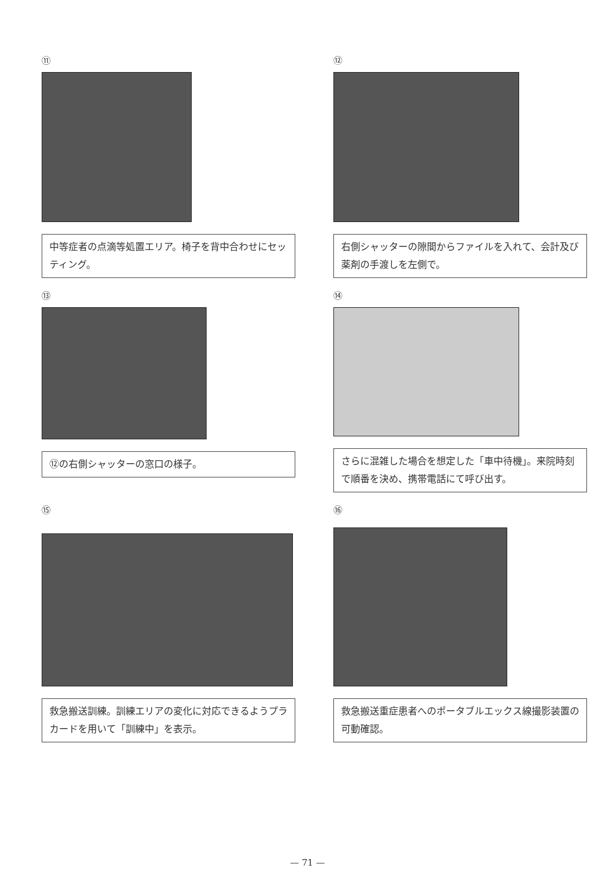⑪
中等症者の点滴等処置エリア。椅子を背中合わせにセッティング。
⑫
右側シャッターの隙間からファイルを入れて、会計及び薬剤の手渡しを左側で。
⑬
⑫の右側シャッターの窓口の様子。
⑭
さらに混雑した場合を想定した「車中待機」。来院時刻で順番を決め、携帯電話にて呼び出す。
⑮
救急搬送訓練。訓練エリアの変化に対応できるようプラカードを用いて「訓練中」を表示。
⑯
救急搬送重症患者へのポータブルエックス線撮影装置の可動確認。
— 71 —